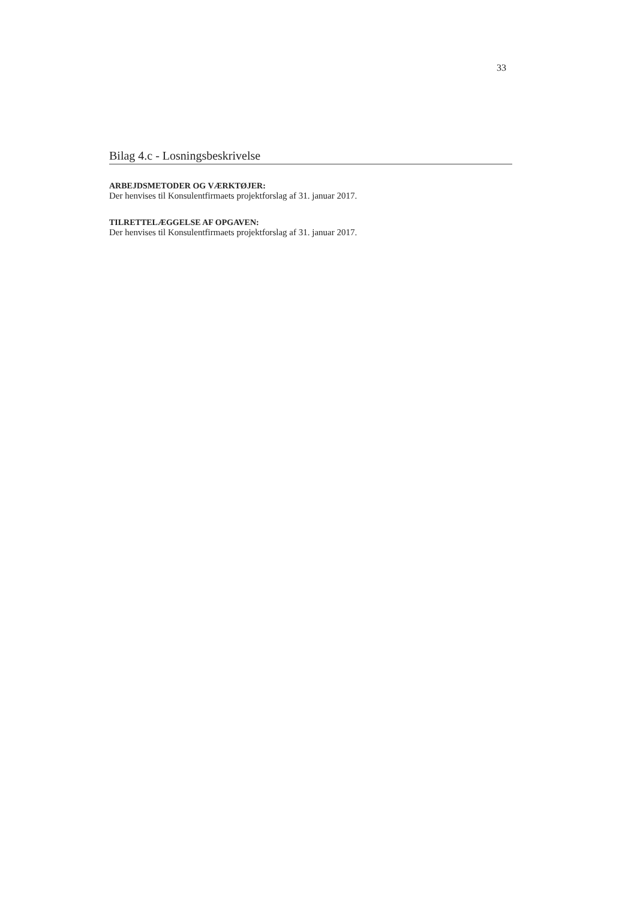33
Bilag 4.c - Losningsbeskrivelse
ARBEJDSMETODER OG VÆRKTØJER:
Der henvises til Konsulentfirmaets projektforslag af 31. januar 2017.
TILRETTELÆGGELSE AF OPGAVEN:
Der henvises til Konsulentfirmaets projektforslag af 31. januar 2017.